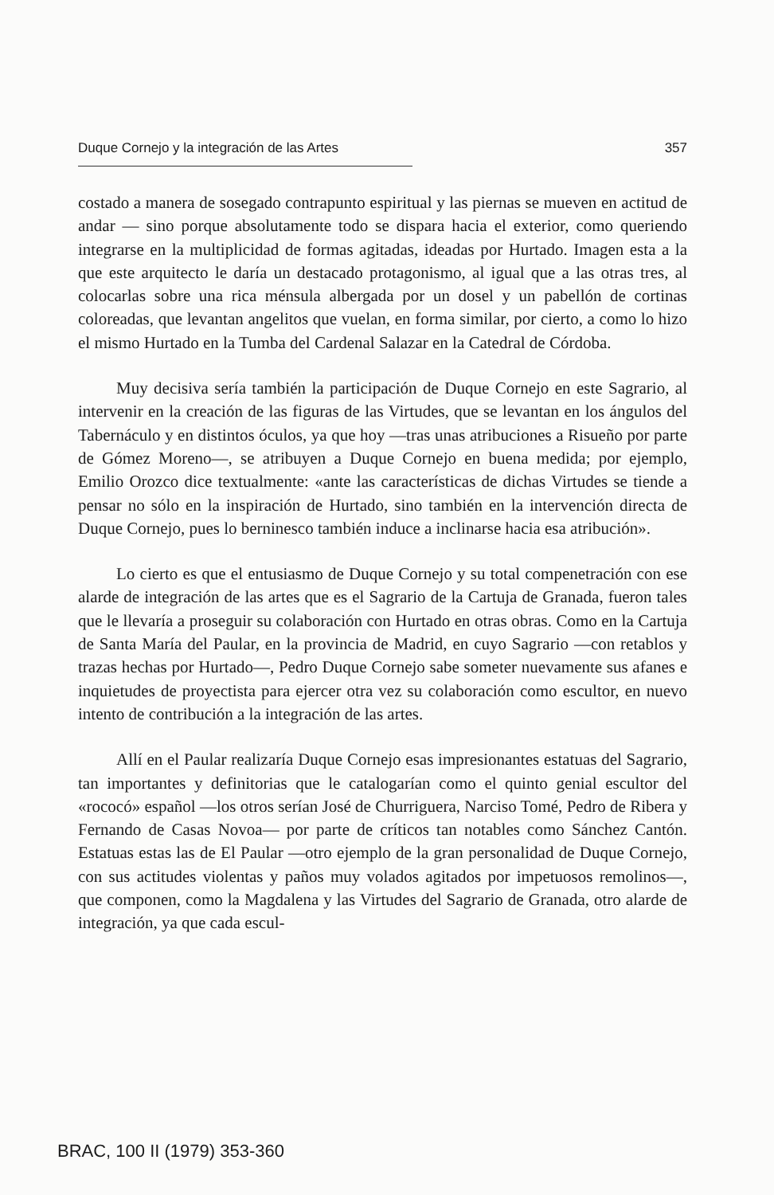Duque Cornejo y la integración de las Artes 357
costado a manera de sosegado contrapunto espiritual y las piernas se mueven en actitud de andar — sino porque absolutamente todo se dispara hacia el exterior, como queriendo integrarse en la multiplicidad de formas agitadas, ideadas por Hurtado. Imagen esta a la que este arquitecto le daría un destacado protagonismo, al igual que a las otras tres, al colocarlas sobre una rica ménsula albergada por un dosel y un pabellón de cortinas coloreadas, que levantan angelitos que vuelan, en forma similar, por cierto, a como lo hizo el mismo Hurtado en la Tumba del Cardenal Salazar en la Catedral de Córdoba.
Muy decisiva sería también la participación de Duque Cornejo en este Sagrario, al intervenir en la creación de las figuras de las Virtudes, que se levantan en los ángulos del Tabernáculo y en distintos óculos, ya que hoy —tras unas atribuciones a Risueño por parte de Gómez Moreno—, se atribuyen a Duque Cornejo en buena medida; por ejemplo, Emilio Orozco dice textualmente: «ante las características de dichas Virtudes se tiende a pensar no sólo en la inspiración de Hurtado, sino también en la intervención directa de Duque Cornejo, pues lo berninesco también induce a inclinarse hacia esa atribución».
Lo cierto es que el entusiasmo de Duque Cornejo y su total compenetración con ese alarde de integración de las artes que es el Sagrario de la Cartuja de Granada, fueron tales que le llevaría a proseguir su colaboración con Hurtado en otras obras. Como en la Cartuja de Santa María del Paular, en la provincia de Madrid, en cuyo Sagrario —con retablos y trazas hechas por Hurtado—, Pedro Duque Cornejo sabe someter nuevamente sus afanes e inquietudes de proyectista para ejercer otra vez su colaboración como escultor, en nuevo intento de contribución a la integración de las artes.
Allí en el Paular realizaría Duque Cornejo esas impresionantes estatuas del Sagrario, tan importantes y definitorias que le catalogarían como el quinto genial escultor del «rococó» español —los otros serían José de Churriguera, Narciso Tomé, Pedro de Ribera y Fernando de Casas Novoa— por parte de críticos tan notables como Sánchez Cantón. Estatuas estas las de El Paular —otro ejemplo de la gran personalidad de Duque Cornejo, con sus actitudes violentas y paños muy volados agitados por impetuosos remolinos—, que componen, como la Magdalena y las Virtudes del Sagrario de Granada, otro alarde de integración, ya que cada escul-
BRAC, 100 II (1979) 353-360